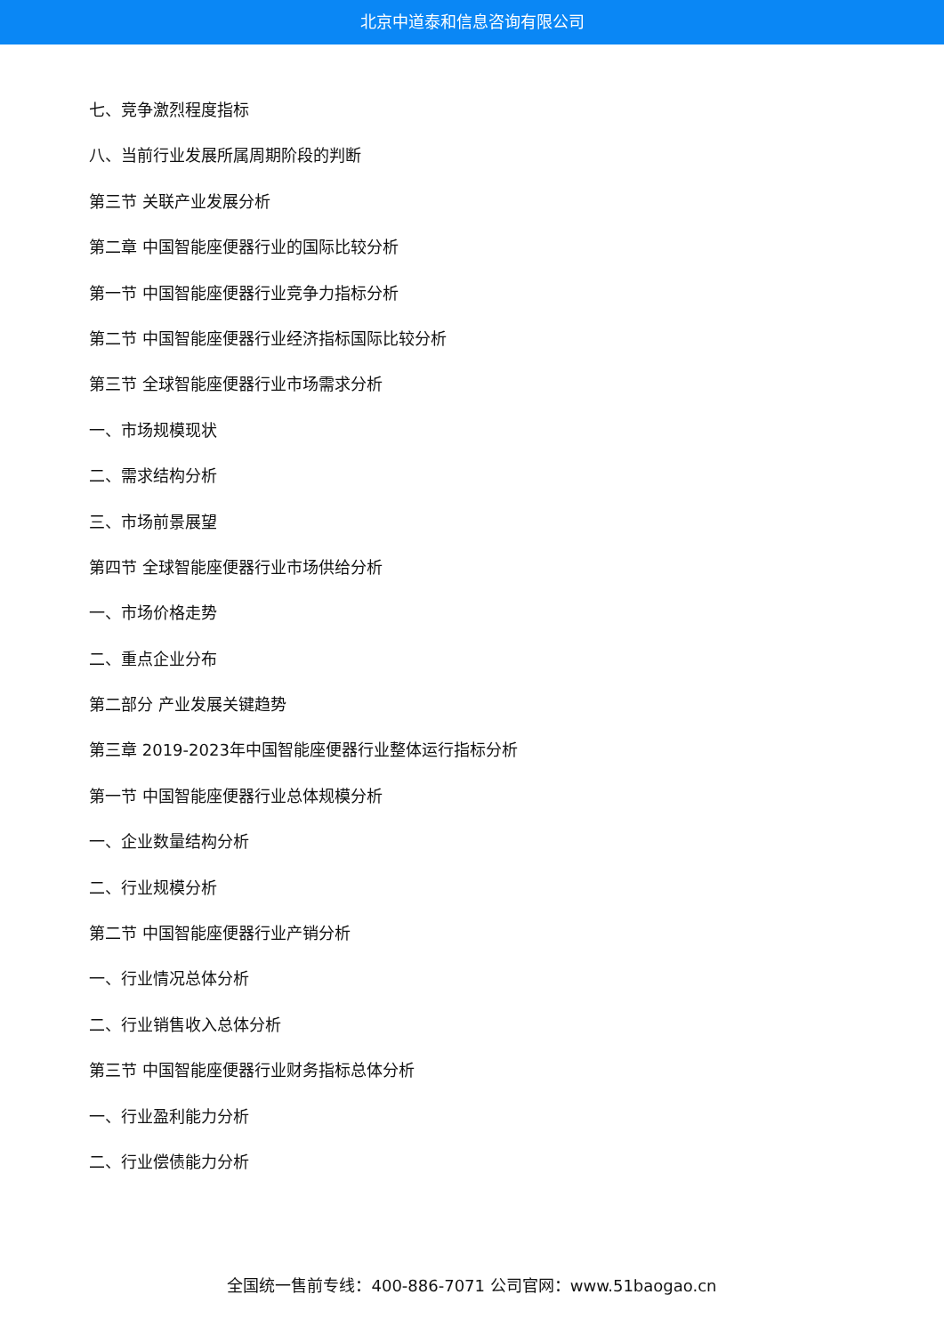北京中道泰和信息咨询有限公司
七、竞争激烈程度指标
八、当前行业发展所属周期阶段的判断
第三节 关联产业发展分析
第二章 中国智能座便器行业的国际比较分析
第一节 中国智能座便器行业竞争力指标分析
第二节 中国智能座便器行业经济指标国际比较分析
第三节 全球智能座便器行业市场需求分析
一、市场规模现状
二、需求结构分析
三、市场前景展望
第四节 全球智能座便器行业市场供给分析
一、市场价格走势
二、重点企业分布
第二部分 产业发展关键趋势
第三章 2019-2023年中国智能座便器行业整体运行指标分析
第一节 中国智能座便器行业总体规模分析
一、企业数量结构分析
二、行业规模分析
第二节 中国智能座便器行业产销分析
一、行业情况总体分析
二、行业销售收入总体分析
第三节 中国智能座便器行业财务指标总体分析
一、行业盈利能力分析
二、行业偿债能力分析
全国统一售前专线：400-886-7071 公司官网：www.51baogao.cn